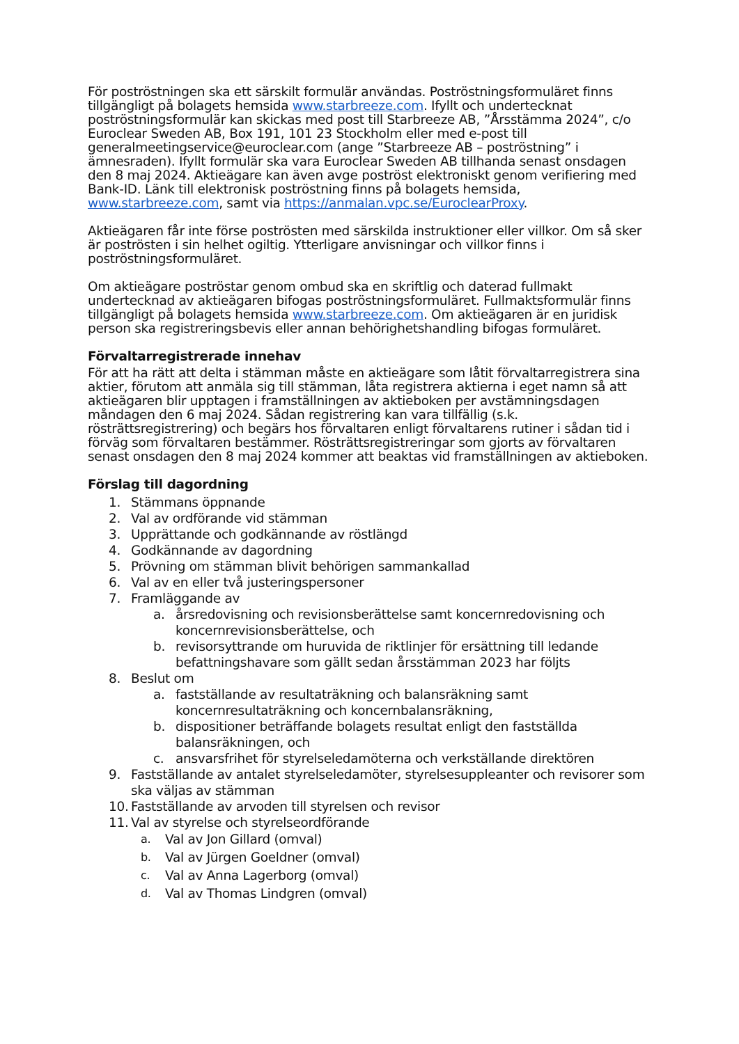För poströstningen ska ett särskilt formulär användas. Poströstningsformuläret finns tillgängligt på bolagets hemsida www.starbreeze.com. Ifyllt och undertecknat poströstningsformulär kan skickas med post till Starbreeze AB, ”Årsstämma 2024”, c/o Euroclear Sweden AB, Box 191, 101 23 Stockholm eller med e-post till generalmeetingservice@euroclear.com (ange ”Starbreeze AB – poströstning” i ämnesraden). Ifyllt formulär ska vara Euroclear Sweden AB tillhanda senast onsdagen den 8 maj 2024. Aktieägare kan även avge poströst elektroniskt genom verifiering med Bank-ID. Länk till elektronisk poströstning finns på bolagets hemsida, www.starbreeze.com, samt via https://anmalan.vpc.se/EuroclearProxy.
Aktieägaren får inte förse poströsten med särskilda instruktioner eller villkor. Om så sker är poströsten i sin helhet ogiltig. Ytterligare anvisningar och villkor finns i poströstningsformuläret.
Om aktieägare poströstar genom ombud ska en skriftlig och daterad fullmakt undertecknad av aktieägaren bifogas poströstningsformuläret. Fullmaktsformulär finns tillgängligt på bolagets hemsida www.starbreeze.com. Om aktieägaren är en juridisk person ska registreringsbevis eller annan behörighetshandling bifogas formuläret.
Förvaltarregistrerade innehav
För att ha rätt att delta i stämman måste en aktieägare som låtit förvaltarregistrera sina aktier, förutom att anmäla sig till stämman, låta registrera aktierna i eget namn så att aktieägaren blir upptagen i framställningen av aktieboken per avstämningsdagen måndagen den 6 maj 2024. Sådan registrering kan vara tillfällig (s.k. rösträttsregistrering) och begärs hos förvaltaren enligt förvaltarens rutiner i sådan tid i förväg som förvaltaren bestämmer. Rösträttsregistreringar som gjorts av förvaltaren senast onsdagen den 8 maj 2024 kommer att beaktas vid framställningen av aktieboken.
Förslag till dagordning
1. Stämmans öppnande
2. Val av ordförande vid stämman
3. Upprättande och godkännande av röstlängd
4. Godkännande av dagordning
5. Prövning om stämman blivit behörigen sammankallad
6. Val av en eller två justeringspersoner
7. Framläggande av
a. årsredovisning och revisionsberättelse samt koncernredovisning och koncernrevisionsberättelse, och
b. revisorsyttrande om huruvida de riktlinjer för ersättning till ledande befattningshavare som gällt sedan årsstämman 2023 har följts
8. Beslut om
a. fastställande av resultaträkning och balansräkning samt koncernresultaträkning och koncernbalansräkning,
b. dispositioner beträffande bolagets resultat enligt den fastställda balansräkningen, och
c. ansvarsfrihet för styrelseledamöterna och verkställande direktören
9. Fastställande av antalet styrelseledamöter, styrelsesuppleanter och revisorer som ska väljas av stämman
10. Fastställande av arvoden till styrelsen och revisor
11. Val av styrelse och styrelseordförande
a. Val av Jon Gillard (omval)
b. Val av Jürgen Goeldner (omval)
c. Val av Anna Lagerborg (omval)
d. Val av Thomas Lindgren (omval)